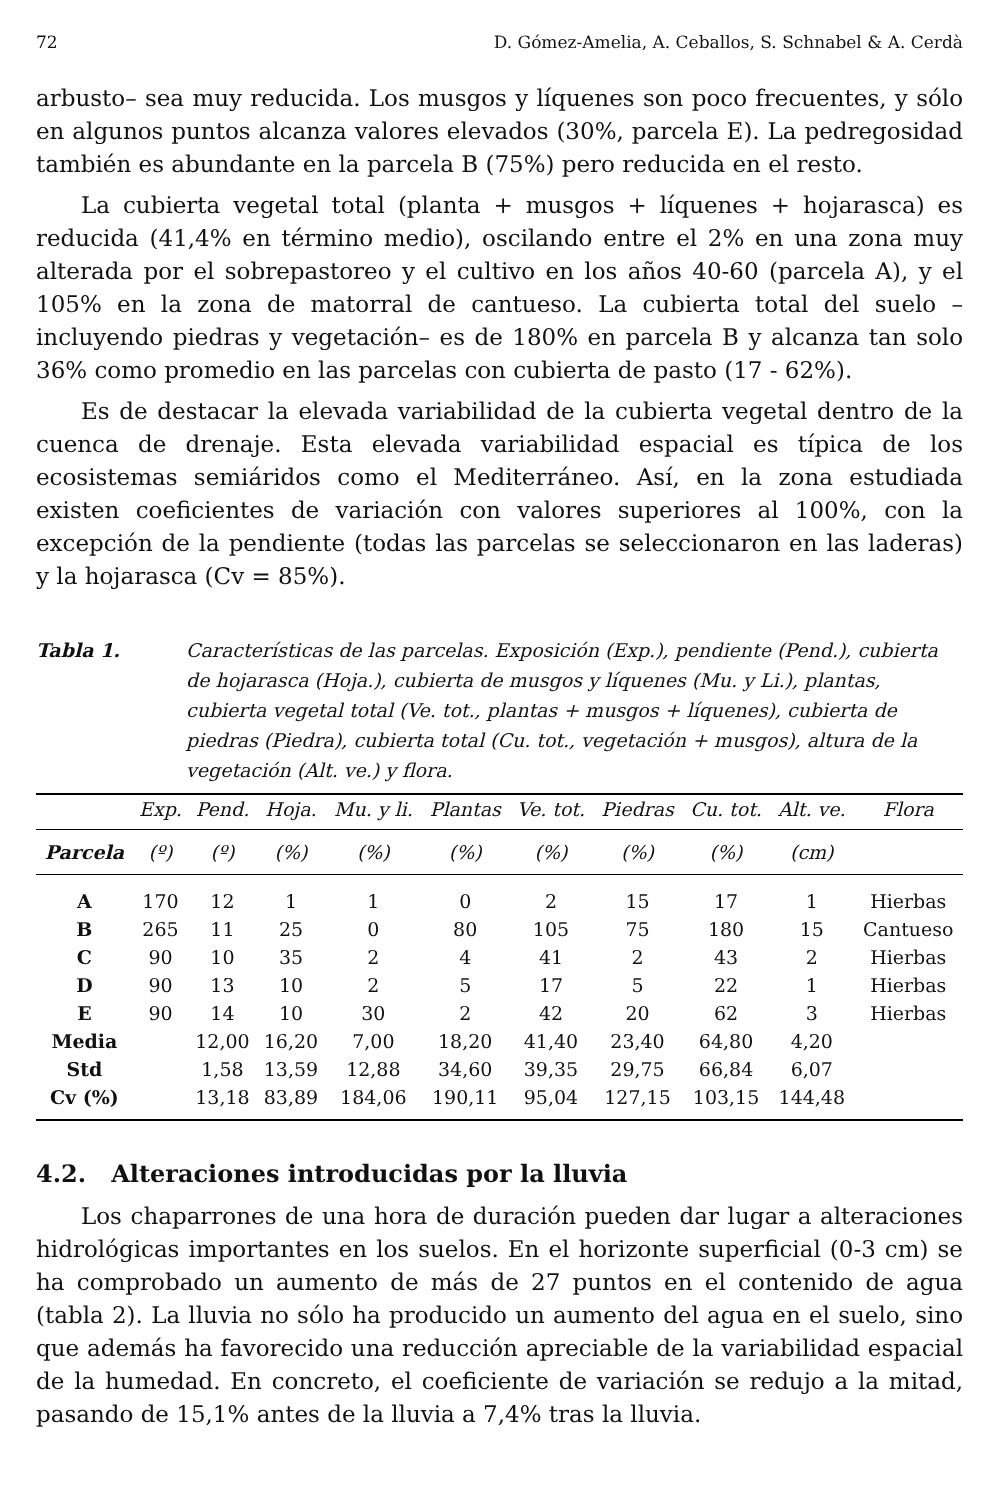72 D. Gómez-Amelia, A. Ceballos, S. Schnabel & A. Cerdà
arbusto– sea muy reducida. Los musgos y líquenes son poco frecuentes, y sólo en algunos puntos alcanza valores elevados (30%, parcela E). La pedregosidad también es abundante en la parcela B (75%) pero reducida en el resto.
La cubierta vegetal total (planta + musgos + líquenes + hojarasca) es reducida (41,4% en término medio), oscilando entre el 2% en una zona muy alterada por el sobrepastoreo y el cultivo en los años 40-60 (parcela A), y el 105% en la zona de matorral de cantueso. La cubierta total del suelo –incluyendo piedras y vegetación– es de 180% en parcela B y alcanza tan solo 36% como promedio en las parcelas con cubierta de pasto (17 - 62%).
Es de destacar la elevada variabilidad de la cubierta vegetal dentro de la cuenca de drenaje. Esta elevada variabilidad espacial es típica de los ecosistemas semiáridos como el Mediterráneo. Así, en la zona estudiada existen coeficientes de variación con valores superiores al 100%, con la excepción de la pendiente (todas las parcelas se seleccionaron en las laderas) y la hojarasca (Cv = 85%).
Tabla 1. Características de las parcelas. Exposición (Exp.), pendiente (Pend.), cubierta de hojarasca (Hoja.), cubierta de musgos y líquenes (Mu. y Li.), plantas, cubierta vegetal total (Ve. tot., plantas + musgos + líquenes), cubierta de piedras (Piedra), cubierta total (Cu. tot., vegetación + musgos), altura de la vegetación (Alt. ve.) y flora.
| | Exp. | Pend. | Hoja. | Mu. y li. | Plantas | Ve. tot. | Piedras | Cu. tot. | Alt. ve. | Flora |
| --- | --- | --- | --- | --- | --- | --- | --- | --- | --- | --- |
| Parcela | (º) | (º) | (%) | (%) | (%) | (%) | (%) | (%) | (cm) | |
| A | 170 | 12 | 1 | 1 | 0 | 2 | 15 | 17 | 1 | Hierbas |
| B | 265 | 11 | 25 | 0 | 80 | 105 | 75 | 180 | 15 | Cantueso |
| C | 90 | 10 | 35 | 2 | 4 | 41 | 2 | 43 | 2 | Hierbas |
| D | 90 | 13 | 10 | 2 | 5 | 17 | 5 | 22 | 1 | Hierbas |
| E | 90 | 14 | 10 | 30 | 2 | 42 | 20 | 62 | 3 | Hierbas |
| Media | | 12,00 | 16,20 | 7,00 | 18,20 | 41,40 | 23,40 | 64,80 | 4,20 | |
| Std | | 1,58 | 13,59 | 12,88 | 34,60 | 39,35 | 29,75 | 66,84 | 6,07 | |
| Cv (%) | | 13,18 | 83,89 | 184,06 | 190,11 | 95,04 | 127,15 | 103,15 | 144,48 | |
4.2. Alteraciones introducidas por la lluvia
Los chaparrones de una hora de duración pueden dar lugar a alteraciones hidrológicas importantes en los suelos. En el horizonte superficial (0-3 cm) se ha comprobado un aumento de más de 27 puntos en el contenido de agua (tabla 2). La lluvia no sólo ha producido un aumento del agua en el suelo, sino que además ha favorecido una reducción apreciable de la variabilidad espacial de la humedad. En concreto, el coeficiente de variación se redujo a la mitad, pasando de 15,1% antes de la lluvia a 7,4% tras la lluvia.